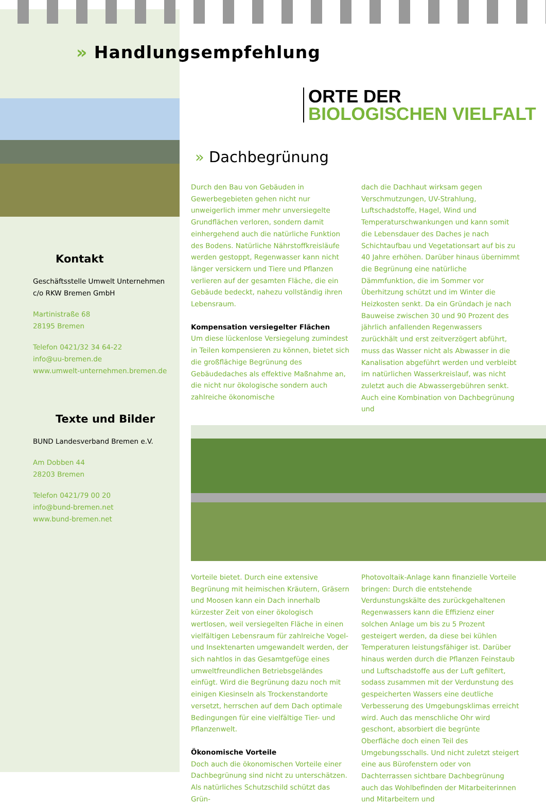» Handlungsempfehlung
Kontakt
Geschäftsstelle Umwelt Unternehmen
c/o RKW Bremen GmbH
Martinistraße 68
28195 Bremen
Telefon 0421/32 34 64-22
info@uu-bremen.de
www.umwelt-unternehmen.bremen.de
Texte und Bilder
BUND Landesverband Bremen e.V.
Am Dobben 44
28203 Bremen
Telefon 0421/79 00 20
info@bund-bremen.net
www.bund-bremen.net
ORTE DER
BIOLOGISCHEN VIELFALT
» Dachbegrünung
Durch den Bau von Gebäuden in Gewerbegebieten gehen nicht nur unweigerlich immer mehr unversiegelte Grundflächen verloren, sondern damit einhergehend auch die natürliche Funktion des Bodens. Natürliche Nährstoffkreisläufe werden gestoppt, Regenwasser kann nicht länger versickern und Tiere und Pflanzen verlieren auf der gesamten Fläche, die ein Gebäude bedeckt, nahezu vollständig ihren Lebensraum.
Kompensation versiegelter Flächen
Um diese lückenlose Versiegelung zumindest in Teilen kompensieren zu können, bietet sich die großflächige Begrünung des Gebäudedaches als effektive Maßnahme an, die nicht nur ökologische sondern auch zahlreiche ökonomische
dach die Dachhaut wirksam gegen Verschmutzungen, UV-Strahlung, Luftschadstoffe, Hagel, Wind und Temperaturschwankungen und kann somit die Lebensdauer des Daches je nach Schichtaufbau und Vegetationsart auf bis zu 40 Jahre erhöhen. Darüber hinaus übernimmt die Begrünung eine natürliche Dämmfunktion, die im Sommer vor Überhitzung schützt und im Winter die Heizkosten senkt. Da ein Gründach je nach Bauweise zwischen 30 und 90 Prozent des jährlich anfallenden Regenwassers zurückhält und erst zeitverzögert abführt, muss das Wasser nicht als Abwasser in die Kanalisation abgeführt werden und verbleibt im natürlichen Wasserkreislauf, was nicht zuletzt auch die Abwassergebühren senkt. Auch eine Kombination von Dachbegrünung und
Vorteile bietet. Durch eine extensive Begrünung mit heimischen Kräutern, Gräsern und Moosen kann ein Dach innerhalb kürzester Zeit von einer ökologisch wertlosen, weil versiegelten Fläche in einen vielfältigen Lebensraum für zahlreiche Vogel- und Insektenarten umgewandelt werden, der sich nahtlos in das Gesamtgefüge eines umweltfreundlichen Betriebsgeländes einfügt. Wird die Begrünung dazu noch mit einigen Kiesinseln als Trockenstandorte versetzt, herrschen auf dem Dach optimale Bedingungen für eine vielfältige Tier- und Pflanzenwelt.
Ökonomische Vorteile
Doch auch die ökonomischen Vorteile einer Dachbegrünung sind nicht zu unterschätzen. Als natürliches Schutzschild schützt das Grün-
Photovoltaik-Anlage kann finanzielle Vorteile bringen: Durch die entstehende Verdunstungskälte des zurückgehaltenen Regenwassers kann die Effizienz einer solchen Anlage um bis zu 5 Prozent gesteigert werden, da diese bei kühlen Temperaturen leistungsfähiger ist. Darüber hinaus werden durch die Pflanzen Feinstaub und Luftschadstoffe aus der Luft gefiltert, sodass zusammen mit der Verdunstung des gespeicherten Wassers eine deutliche Verbesserung des Umgebungsklimas erreicht wird. Auch das menschliche Ohr wird geschont, absorbiert die begrünte Oberfläche doch einen Teil des Umgebungsschalls. Und nicht zuletzt steigert eine aus Bürofenstern oder von Dachterrassen sichtbare Dachbegrünung auch das Wohlbefinden der Mitarbeiterinnen und Mitarbeitern und